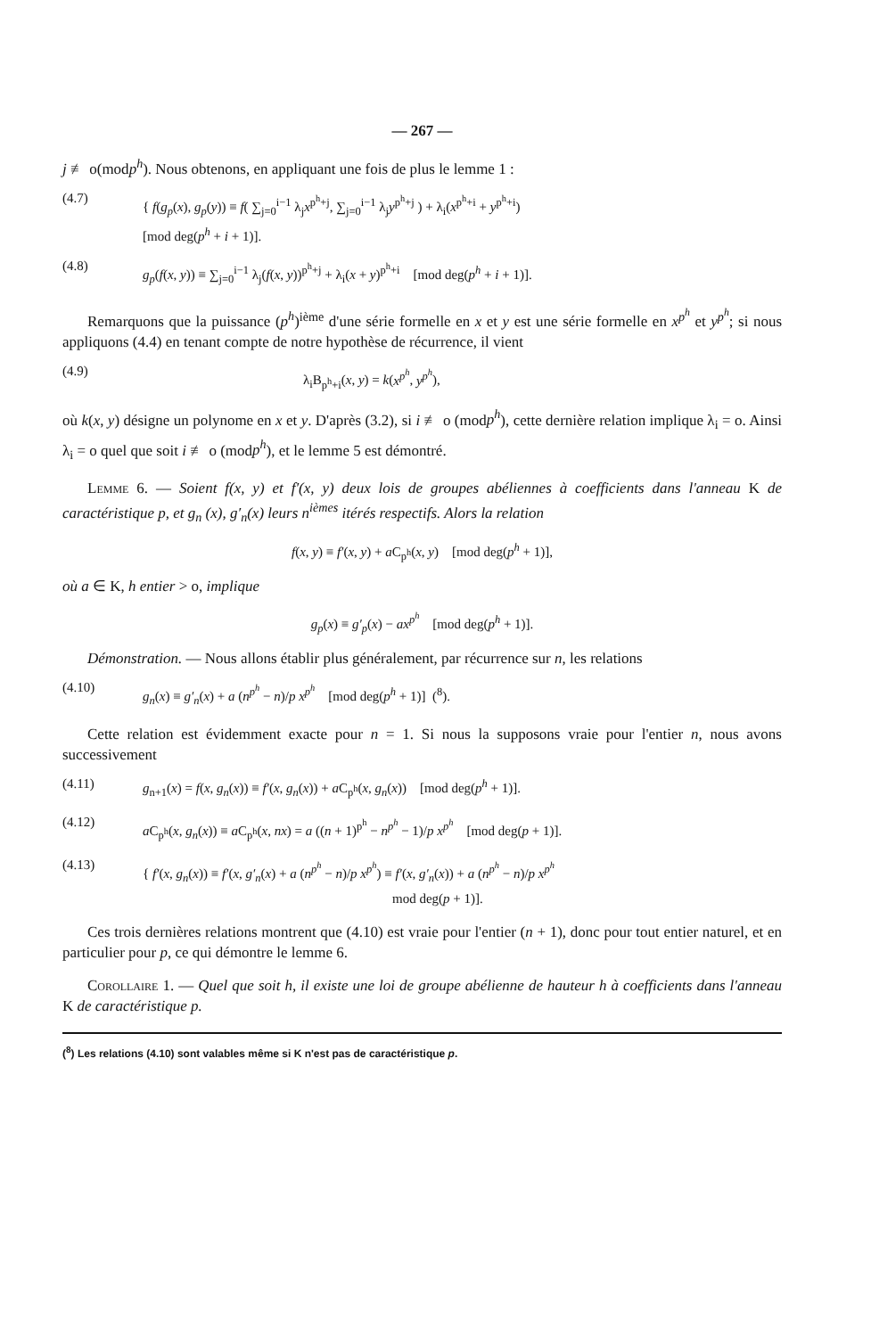— 267 —
j ≢ o(modp<sup>h</sup>). Nous obtenons, en appliquant une fois de plus le lemme 1 :
(4.7) { f(g<sub>p</sub>(x), g<sub>p</sub>(y)) ≡ f( ∑<sub>j=0</sub><sup>i−1</sup> λ<sub>j</sub>x<sup>p<sup>h</sup>+j</sup>, ∑<sub>j=0</sub><sup>i−1</sup> λ<sub>j</sub>y<sup>p<sup>h</sup>+j</sup> ) + λ<sub>i</sub>(x<sup>p<sup>h</sup>+i</sup> + y<sup>p<sup>h</sup>+i</sup>)
[mod deg(p<sup>h</sup> + i + 1)].
(4.8) g<sub>p</sub>(f(x, y)) ≡ ∑<sub>j=0</sub><sup>i−1</sup> λ<sub>j</sub>(f(x, y))<sup>p<sup>h</sup>+j</sup> + λ<sub>i</sub>(x + y)<sup>p<sup>h</sup>+i</sup> [mod deg(p<sup>h</sup> + i + 1)].
Remarquons que la puissance (p<sup>h</sup>)<sup>ième</sup> d'une série formelle en x et y est une série formelle en x<sup>p<sup>h</sup></sup> et y<sup>p<sup>h</sup></sup>; si nous appliquons (4.4) en tenant compte de notre hypothèse de récurrence, il vient
(4.9) λ<sub>i</sub>B<sub>p<sup>h</sup>+i</sub>(x, y) = k(x<sup>p<sup>h</sup></sup>, y<sup>p<sup>h</sup></sup>),
où k(x, y) désigne un polynome en x et y. D'après (3.2), si i ≢ o (modp<sup>h</sup>), cette dernière relation implique λ<sub>i</sub> = o. Ainsi λ<sub>i</sub> = o quel que soit i ≢ o (modp<sup>h</sup>), et le lemme 5 est démontré.
Lemme 6. — Soient f(x, y) et f′(x, y) deux lois de groupes abéliennes à coefficients dans l'anneau K de caractéristique p, et g<sub>n</sub> (x), g′<sub>n</sub>(x) leurs n<sup>ièmes</sup> itérés respectifs. Alors la relation
f(x, y) ≡ f′(x, y) + a C<sub>p<sup>h</sup></sub>(x, y) [mod deg(p<sup>h</sup> + 1)],
où a ∈ K, h entier > o, implique
g<sub>p</sub>(x) ≡ g′<sub>p</sub>(x) − ax<sup>p<sup>h</sup></sup> [mod deg(p<sup>h</sup> + 1)].
Démonstration. — Nous allons établir plus généralement, par récurrence sur n, les relations
(4.10) g<sub>n</sub>(x) ≡ g′<sub>n</sub>(x) + a (n<sup>p<sup>h</sup></sup> − n)/p x<sup>p<sup>h</sup></sup> [mod deg(p<sup>h</sup> + 1)] (<sup>8</sup>).
Cette relation est évidemment exacte pour n = 1. Si nous la supposons vraie pour l'entier n, nous avons successivement
(4.11) g<sub>n+1</sub>(x) = f(x, g<sub>n</sub>(x)) ≡ f′(x, g<sub>n</sub>(x)) + a C<sub>p<sup>h</sup></sub>(x, g<sub>n</sub>(x)) [mod deg(p<sup>h</sup> + 1)].
(4.12) a C<sub>p<sup>h</sup></sub>(x, g<sub>n</sub>(x)) ≡ a C<sub>p<sup>h</sup></sub>(x, nx) = a ((n + 1)<sup>p<sup>h</sup></sup> − n<sup>p<sup>h</sup></sup> − 1)/p x<sup>p<sup>h</sup></sup> [mod deg(p + 1)].
(4.13) { f′(x, g<sub>n</sub>(x)) ≡ f′(x, g′<sub>n</sub>(x) + a (n<sup>p<sup>h</sup></sup> − n)/p x<sup>p<sup>h</sup></sup>) ≡ f′(x, g′<sub>n</sub>(x)) + a (n<sup>p<sup>h</sup></sup> − n)/p x<sup>p<sup>h</sup></sup>
mod deg(p + 1)].
Ces trois dernières relations montrent que (4.10) est vraie pour l'entier (n + 1), donc pour tout entier naturel, et en particulier pour p, ce qui démontre le lemme 6.
Corollaire 1. — Quel que soit h, il existe une loi de groupe abélienne de hauteur h à coefficients dans l'anneau K de caractéristique p.
(<sup>8</sup>) Les relations (4.10) sont valables même si K n'est pas de caractéristique p.